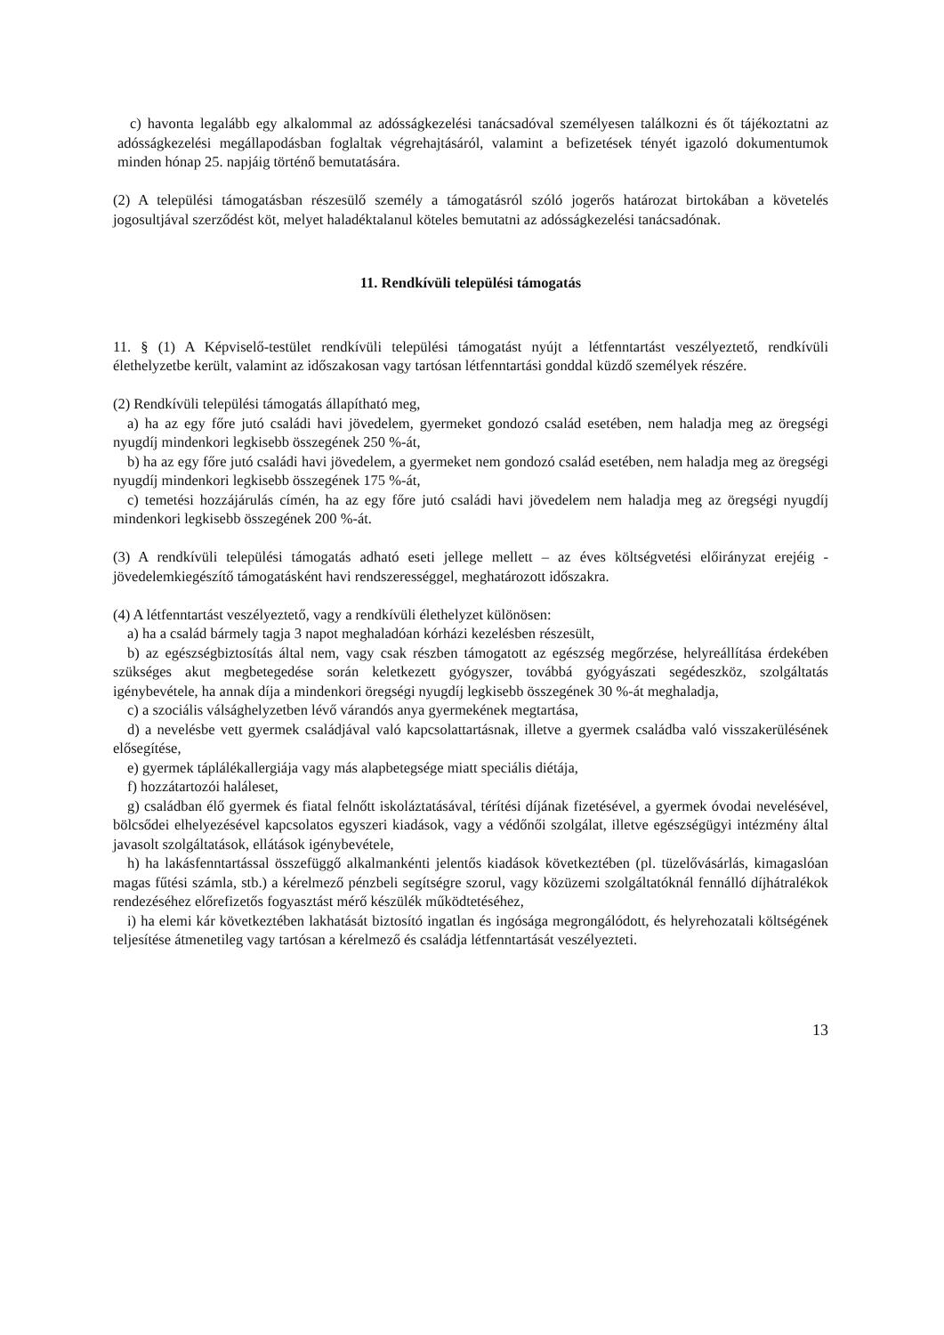c) havonta legalább egy alkalommal az adósságkezelési tanácsadóval személyesen találkozni és őt tájékoztatni az adósságkezelési megállapodásban foglaltak végrehajtásáról, valamint a befizetések tényét igazoló dokumentumok minden hónap 25. napjáig történő bemutatására.
(2) A települési támogatásban részesülő személy a támogatásról szóló jogerős határozat birtokában a követelés jogosultjával szerződést köt, melyet haladéktalanul köteles bemutatni az adósságkezelési tanácsadónak.
11. Rendkívüli települési támogatás
11. § (1) A Képviselő-testület rendkívüli települési támogatást nyújt a létfenntartást veszélyeztető, rendkívüli élethelyzetbe került, valamint az időszakosan vagy tartósan létfenntartási gonddal küzdő személyek részére.
(2) Rendkívüli települési támogatás állapítható meg,
a) ha az egy főre jutó családi havi jövedelem, gyermeket gondozó család esetében, nem haladja meg az öregségi nyugdíj mindenkori legkisebb összegének 250 %-át,
b) ha az egy főre jutó családi havi jövedelem, a gyermeket nem gondozó család esetében, nem haladja meg az öregségi nyugdíj mindenkori legkisebb összegének 175 %-át,
c) temetési hozzájárulás címén, ha az egy főre jutó családi havi jövedelem nem haladja meg az öregségi nyugdíj mindenkori legkisebb összegének 200 %-át.
(3) A rendkívüli települési támogatás adható eseti jellege mellett – az éves költségvetési előirányzat erejéig - jövedelemkiegészítő támogatásként havi rendszerességgel, meghatározott időszakra.
(4) A létfenntartást veszélyeztető, vagy a rendkívüli élethelyzet különösen:
a) ha a család bármely tagja 3 napot meghaladóan kórházi kezelésben részesült,
b) az egészségbiztosítás által nem, vagy csak részben támogatott az egészség megőrzése, helyreállítása érdekében szükséges akut megbetegedése során keletkezett gyógyszer, továbbá gyógyászati segédeszköz, szolgáltatás igénybevétele, ha annak díja a mindenkori öregségi nyugdíj legkisebb összegének 30 %-át meghaladja,
c) a szociális válsághelyzetben lévő várandós anya gyermekének megtartása,
d) a nevelésbe vett gyermek családjával való kapcsolattartásnak, illetve a gyermek családba való visszakerülésének elősegítése,
e) gyermek táplálékallergiája vagy más alapbetegsége miatt speciális diétája,
f) hozzátartozói haláleset,
g) családban élő gyermek és fiatal felnőtt iskoláztatásával, térítési díjának fizetésével, a gyermek óvodai nevelésével, bölcsődei elhelyezésével kapcsolatos egyszeri kiadások, vagy a védőnői szolgálat, illetve egészségügyi intézmény által javasolt szolgáltatások, ellátások igénybevétele,
h) ha lakásfenntartással összefüggő alkalmankénti jelentős kiadások következtében (pl. tüzelővásárlás, kimagaslóan magas fűtési számla, stb.) a kérelmező pénzbeli segítségre szorul, vagy közüzemi szolgáltatóknál fennálló díjhátralékok rendezéséhez előrefizetős fogyasztást mérő készülék működtetéséhez,
i) ha elemi kár következtében lakhatását biztosító ingatlan és ingósága megrongálódott, és helyrehozatali költségének teljesítése átmenetileg vagy tartósan a kérelmező és családja létfenntartását veszélyezteti.
13